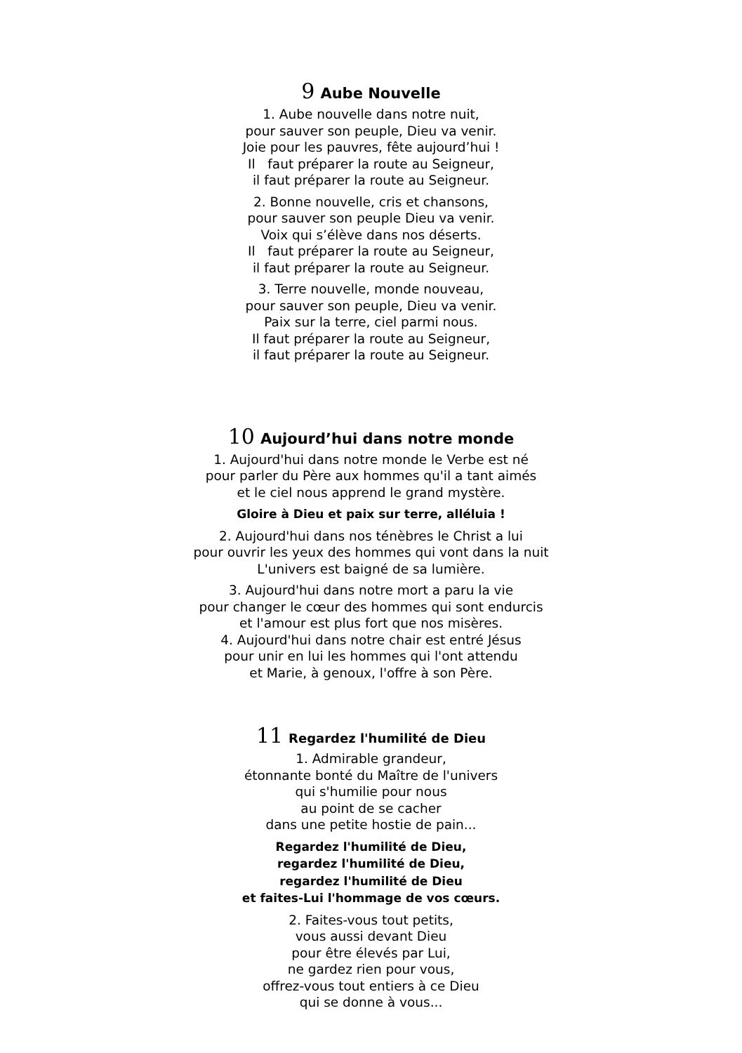9 Aube Nouvelle
1. Aube nouvelle dans notre nuit,
pour sauver son peuple, Dieu va venir.
Joie pour les pauvres, fête aujourd’hui !
Il faut préparer la route au Seigneur,
il faut préparer la route au Seigneur.
2. Bonne nouvelle, cris et chansons,
pour sauver son peuple Dieu va venir.
Voix qui s’élève dans nos déserts.
Il faut préparer la route au Seigneur,
il faut préparer la route au Seigneur.
3. Terre nouvelle, monde nouveau,
pour sauver son peuple, Dieu va venir.
Paix sur la terre, ciel parmi nous.
Il faut préparer la route au Seigneur,
il faut préparer la route au Seigneur.
10 Aujourd’hui dans notre monde
1. Aujourd'hui dans notre monde le Verbe est né
pour parler du Père aux hommes qu'il a tant aimés
et le ciel nous apprend le grand mystère.
Gloire à Dieu et paix sur terre, alléluia !
2. Aujourd'hui dans nos ténèbres le Christ a lui
pour ouvrir les yeux des hommes qui vont dans la nuit
L'univers est baigné de sa lumière.
3. Aujourd'hui dans notre mort a paru la vie
pour changer le cœur des hommes qui sont endurcis
et l'amour est plus fort que nos misères.
4. Aujourd'hui dans notre chair est entré Jésus
pour unir en lui les hommes qui l'ont attendu
et Marie, à genoux, l'offre à son Père.
11 Regardez l'humilité de Dieu
1. Admirable grandeur,
étonnante bonté du Maître de l'univers
qui s'humilie pour nous
au point de se cacher
dans une petite hostie de pain...
Regardez l'humilité de Dieu,
regardez l'humilité de Dieu,
regardez l'humilité de Dieu
et faites-Lui l'hommage de vos cœurs.
2. Faites-vous tout petits,
vous aussi devant Dieu
pour être élevés par Lui,
ne gardez rien pour vous,
offrez-vous tout entiers à ce Dieu
qui se donne à vous...